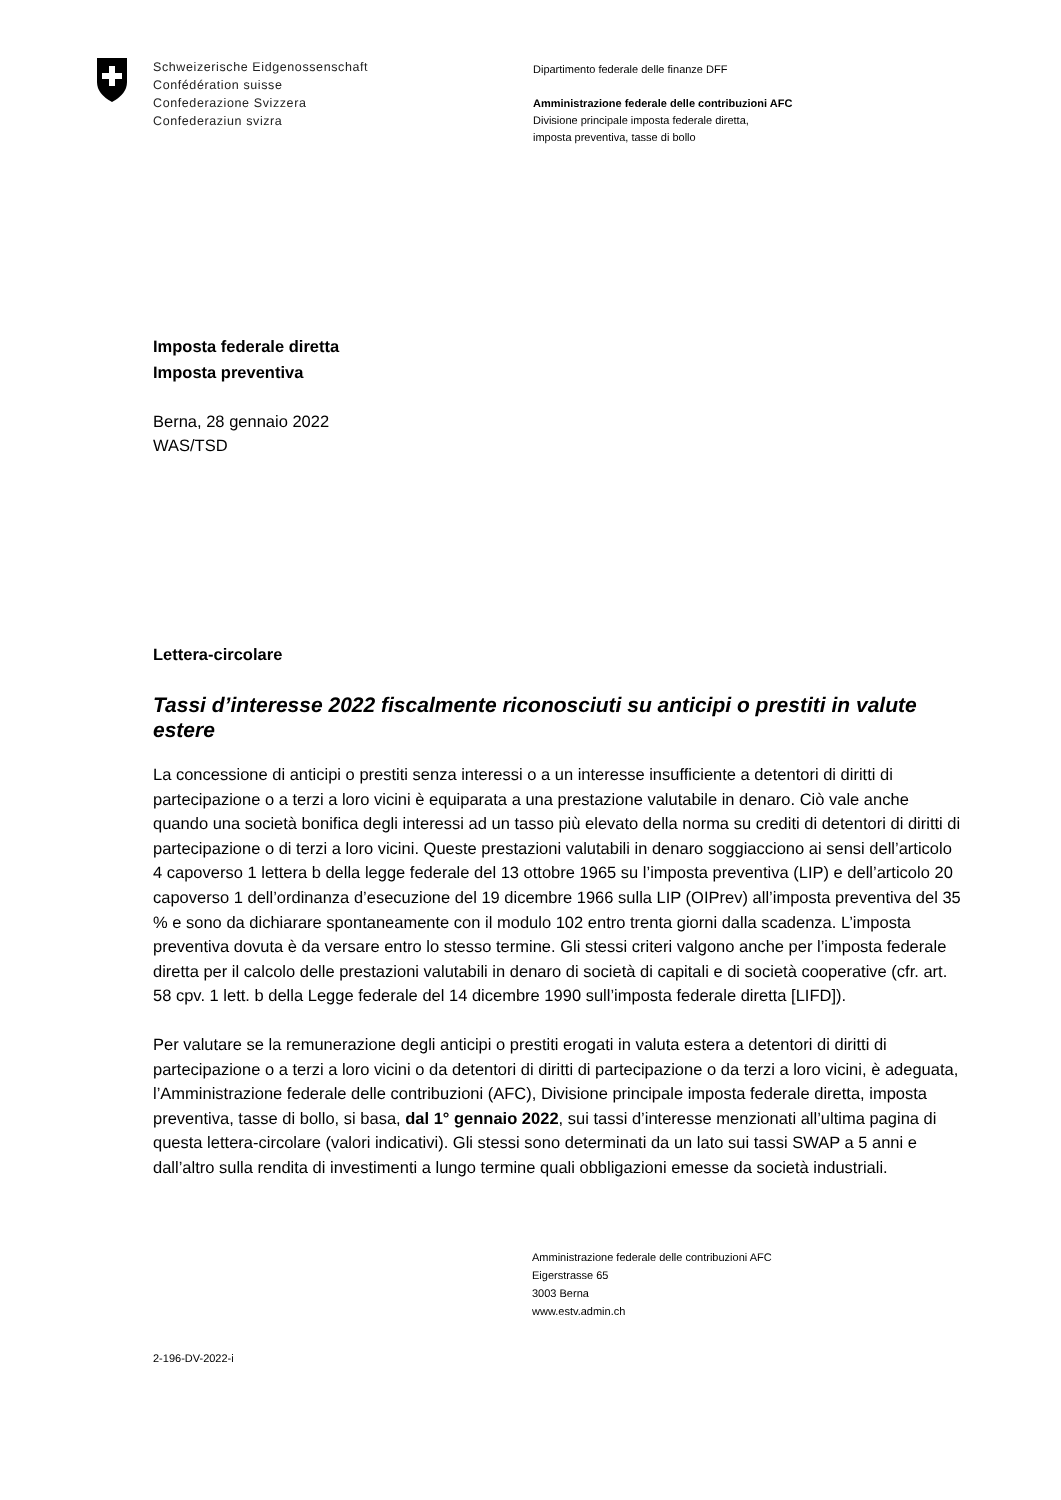Schweizerische Eidgenossenschaft
Confédération suisse
Confederazione Svizzera
Confederaziun svizra
Dipartimento federale delle finanze DFF
Amministrazione federale delle contribuzioni AFC
Divisione principale imposta federale diretta,
imposta preventiva, tasse di bollo
Imposta federale diretta
Imposta preventiva
Berna, 28 gennaio 2022
WAS/TSD
Lettera-circolare
Tassi d’interesse 2022 fiscalmente riconosciuti su anticipi o prestiti in valute estere
La concessione di anticipi o prestiti senza interessi o a un interesse insufficiente a detentori di diritti di partecipazione o a terzi a loro vicini è equiparata a una prestazione valutabile in denaro. Ciò vale anche quando una società bonifica degli interessi ad un tasso più elevato della norma su crediti di detentori di diritti di partecipazione o di terzi a loro vicini. Queste prestazioni valutabili in denaro soggiacciono ai sensi dell’articolo 4 capoverso 1 lettera b della legge federale del 13 ottobre 1965 su l’imposta preventiva (LIP) e dell’articolo 20 capoverso 1 dell’ordinanza d’esecuzione del 19 dicembre 1966 sulla LIP (OIPrev) all’imposta preventiva del 35 % e sono da dichiarare spontaneamente con il modulo 102 entro trenta giorni dalla scadenza. L’imposta preventiva dovuta è da versare entro lo stesso termine. Gli stessi criteri valgono anche per l’imposta federale diretta per il calcolo delle prestazioni valutabili in denaro di società di capitali e di società cooperative (cfr. art. 58 cpv. 1 lett. b della Legge federale del 14 dicembre 1990 sull’imposta federale diretta [LIFD]).
Per valutare se la remunerazione degli anticipi o prestiti erogati in valuta estera a detentori di diritti di partecipazione o a terzi a loro vicini o da detentori di diritti di partecipazione o da terzi a loro vicini, è adeguata, l’Amministrazione federale delle contribuzioni (AFC), Divisione principale imposta federale diretta, imposta preventiva, tasse di bollo, si basa, dal 1° gennaio 2022, sui tassi d’interesse menzionati all’ultima pagina di questa lettera-circolare (valori indicativi). Gli stessi sono determinati da un lato sui tassi SWAP a 5 anni e dall’altro sulla rendita di investimenti a lungo termine quali obbligazioni emesse da società industriali.
Amministrazione federale delle contribuzioni AFC
Eigerstrasse 65
3003 Berna
www.estv.admin.ch
2-196-DV-2022-i